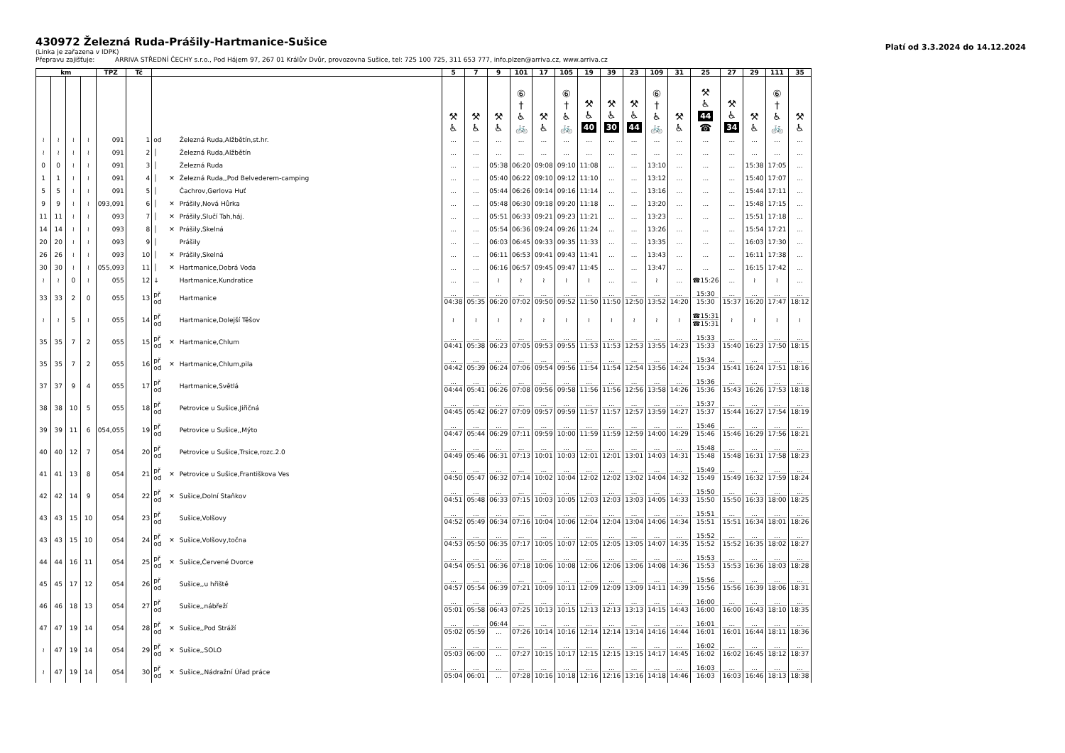430972 Železná Ruda-Prášily-Hartmanice-Sušice
Platí od 3.3.2024 do 14.12.2024
(Linka je zařazena v IDPK)
Přepravu zajišťuje: ARRIVA STŘEDNÍ ČECHY s.r.o., Pod Hájem 97, 267 01 Králův Dvůr, provozovna Sušice, tel: 725 100 725, 311 653 777, info.plzen@arriva.cz, www.arriva.cz
| km | | | | TPZ | Tč | | | | 5 | 7 | 9 | 101 | 17 | 105 | 19 | 39 | 23 | 109 | 31 | 25 | 27 | 29 | 111 | 35 |
| --- | --- | --- | --- | --- | --- | --- | --- | --- | --- | --- | --- | --- | --- | --- | --- | --- | --- | --- | --- | --- | --- | --- | --- | --- |
| | | | | | | | | | ⚒ ♿ | ⚒ ♿ | ⚒ ♿ | ⑥ † ♿ 🚲 | ⚒ ♿ | ⑥ † ♿ 🚲 | ⚒ ♿ 40 | ⚒ ♿ 30 | ⚒ ♿ 44 | ⑥ † ♿ 🚲 | ⚒ ♿ | ⚒ ♿ 44 ☎ | ⚒ ♿ 34 | ⚒ ♿ | ⑥ † ♿ 🚲 | ⚒ ♿ |
| ≀ | ≀ | ≀ | ≀ | 091 | 1 | od | | Železná Ruda,Alžbětín,st.hr. | ... | ... | ... | ... | ... | ... | ... | ... | ... | ... | ... | ... | ... | ... | ... | ... |
| ≀ | ≀ | ≀ | ≀ | 091 | 2 | │ | | Železná Ruda,Alžbětín | ... | ... | ... | ... | ... | ... | ... | ... | ... | ... | ... | ... | ... | ... | ... | ... |
| 0 | 0 | ≀ | ≀ | 091 | 3 | │ | | Železná Ruda | ... | ... | 05:38 | 06:20 | 09:08 | 09:10 | 11:08 | ... | ... | 13:10 | ... | ... | ... | 15:38 | 17:05 | ... |
| 1 | 1 | ≀ | ≀ | 091 | 4 | │ | ✕ | Železná Ruda,,Pod Belvederem-camping | ... | ... | 05:40 | 06:22 | 09:10 | 09:12 | 11:10 | ... | ... | 13:12 | ... | ... | ... | 15:40 | 17:07 | ... |
| 5 | 5 | ≀ | ≀ | 091 | 5 | │ | | Čachrov,Gerlova Huť | ... | ... | 05:44 | 06:26 | 09:14 | 09:16 | 11:14 | ... | ... | 13:16 | ... | ... | ... | 15:44 | 17:11 | ... |
| 9 | 9 | ≀ | ≀ | 093,091 | 6 | │ | ✕ | Prášily,Nová Hůrka | ... | ... | 05:48 | 06:30 | 09:18 | 09:20 | 11:18 | ... | ... | 13:20 | ... | ... | ... | 15:48 | 17:15 | ... |
| 11 | 11 | ≀ | ≀ | 093 | 7 | │ | ✕ | Prášily,Slučí Tah,háj. | ... | ... | 05:51 | 06:33 | 09:21 | 09:23 | 11:21 | ... | ... | 13:23 | ... | ... | ... | 15:51 | 17:18 | ... |
| 14 | 14 | ≀ | ≀ | 093 | 8 | │ | ✕ | Prášily,Skelná | ... | ... | 05:54 | 06:36 | 09:24 | 09:26 | 11:24 | ... | ... | 13:26 | ... | ... | ... | 15:54 | 17:21 | ... |
| 20 | 20 | ≀ | ≀ | 093 | 9 | │ | | Prášily | ... | ... | 06:03 | 06:45 | 09:33 | 09:35 | 11:33 | ... | ... | 13:35 | ... | ... | ... | 16:03 | 17:30 | ... |
| 26 | 26 | ≀ | ≀ | 093 | 10 | │ | ✕ | Prášily,Skelná | ... | ... | 06:11 | 06:53 | 09:41 | 09:43 | 11:41 | ... | ... | 13:43 | ... | ... | ... | 16:11 | 17:38 | ... |
| 30 | 30 | ≀ | ≀ | 055,093 | 11 | │ | ✕ | Hartmanice,Dobrá Voda | ... | ... | 06:16 | 06:57 | 09:45 | 09:47 | 11:45 | ... | ... | 13:47 | ... | ... | ... | 16:15 | 17:42 | ... |
| ≀ | ≀ | 0 | ≀ | 055 | 12 | ↓ | | Hartmanice,Kundratice | ... | ... | ≀ | ≀ | ≀ | ≀ | ≀ | ... | ... | ≀ | ... | ☎15:26 | ... | ≀ | ≀ | ... |
| 33 | 33 | 2 | 0 | 055 | 13 | př od | | Hartmanice | ... 04:38 | ... 05:35 | ... 06:20 | ... 07:02 | ... 09:50 | ... 09:52 | ... 11:50 | ... 11:50 | ... 12:50 | ... 13:52 | ... 14:20 | 15:30 15:30 | ... 15:37 | ... 16:20 | ... 17:47 | ... 18:12 |
| ≀ | ≀ | 5 | ≀ | 055 | 14 | př od | | Hartmanice,Dolejší Těšov | ≀ | ≀ | ≀ | ≀ | ≀ | ≀ | ≀ | ≀ | ≀ | ≀ | ≀ | ☎15:31 ☎15:31 | ≀ | ≀ | ≀ | ≀ |
| 35 | 35 | 7 | 2 | 055 | 15 | př od | ✕ | Hartmanice,Chlum | ... 04:41 | ... 05:38 | ... 06:23 | ... 07:05 | ... 09:53 | ... 09:55 | ... 11:53 | ... 11:53 | ... 12:53 | ... 13:55 | ... 14:23 | 15:33 15:33 | ... 15:40 | ... 16:23 | ... 17:50 | ... 18:15 |
| 35 | 35 | 7 | 2 | 055 | 16 | př od | ✕ | Hartmanice,Chlum,pila | ... 04:42 | ... 05:39 | ... 06:24 | ... 07:06 | ... 09:54 | ... 09:56 | ... 11:54 | ... 11:54 | ... 12:54 | ... 13:56 | ... 14:24 | 15:34 15:34 | ... 15:41 | ... 16:24 | ... 17:51 | ... 18:16 |
| 37 | 37 | 9 | 4 | 055 | 17 | př od | | Hartmanice,Světlá | ... 04:44 | ... 05:41 | ... 06:26 | ... 07:08 | ... 09:56 | ... 09:58 | ... 11:56 | ... 11:56 | ... 12:56 | ... 13:58 | ... 14:26 | 15:36 15:36 | ... 15:43 | ... 16:26 | ... 17:53 | ... 18:18 |
| 38 | 38 | 10 | 5 | 055 | 18 | př od | | Petrovice u Sušice,Jiřičná | ... 04:45 | ... 05:42 | ... 06:27 | ... 07:09 | ... 09:57 | ... 09:59 | ... 11:57 | ... 11:57 | ... 12:57 | ... 13:59 | ... 14:27 | 15:37 15:37 | ... 15:44 | ... 16:27 | ... 17:54 | ... 18:19 |
| 39 | 39 | 11 | 6 | 054,055 | 19 | př od | | Petrovice u Sušice,,Mýto | ... 04:47 | ... 05:44 | ... 06:29 | ... 07:11 | ... 09:59 | ... 10:00 | ... 11:59 | ... 11:59 | ... 12:59 | ... 14:00 | ... 14:29 | 15:46 15:46 | ... 15:46 | ... 16:29 | ... 17:56 | ... 18:21 |
| 40 | 40 | 12 | 7 | 054 | 20 | př od | | Petrovice u Sušice,Trsice,rozc.2.0 | ... 04:49 | ... 05:46 | ... 06:31 | ... 07:13 | ... 10:01 | ... 10:03 | ... 12:01 | ... 12:01 | ... 13:01 | ... 14:03 | ... 14:31 | 15:48 15:48 | ... 15:48 | ... 16:31 | ... 17:58 | ... 18:23 |
| 41 | 41 | 13 | 8 | 054 | 21 | př od | ✕ | Petrovice u Sušice,Františkova Ves | ... 04:50 | ... 05:47 | ... 06:32 | ... 07:14 | ... 10:02 | ... 10:04 | ... 12:02 | ... 12:02 | ... 13:02 | ... 14:04 | ... 14:32 | 15:49 15:49 | ... 15:49 | ... 16:32 | ... 17:59 | ... 18:24 |
| 42 | 42 | 14 | 9 | 054 | 22 | př od | ✕ | Sušice,Dolní Staňkov | ... 04:51 | ... 05:48 | ... 06:33 | ... 07:15 | ... 10:03 | ... 10:05 | ... 12:03 | ... 12:03 | ... 13:03 | ... 14:05 | ... 14:33 | 15:50 15:50 | ... 15:50 | ... 16:33 | ... 18:00 | ... 18:25 |
| 43 | 43 | 15 | 10 | 054 | 23 | př od | | Sušice,Volšovy | ... 04:52 | ... 05:49 | ... 06:34 | ... 07:16 | ... 10:04 | ... 10:06 | ... 12:04 | ... 12:04 | ... 13:04 | ... 14:06 | ... 14:34 | 15:51 15:51 | ... 15:51 | ... 16:34 | ... 18:01 | ... 18:26 |
| 43 | 43 | 15 | 10 | 054 | 24 | př od | ✕ | Sušice,Volšovy,točna | ... 04:53 | ... 05:50 | ... 06:35 | ... 07:17 | ... 10:05 | ... 10:07 | ... 12:05 | ... 12:05 | ... 13:05 | ... 14:07 | ... 14:35 | 15:52 15:52 | ... 15:52 | ... 16:35 | ... 18:02 | ... 18:27 |
| 44 | 44 | 16 | 11 | 054 | 25 | př od | ✕ | Sušice,Červené Dvorce | ... 04:54 | ... 05:51 | ... 06:36 | ... 07:18 | ... 10:06 | ... 10:08 | ... 12:06 | ... 12:06 | ... 13:06 | ... 14:08 | ... 14:36 | 15:53 15:53 | ... 15:53 | ... 16:36 | ... 18:03 | ... 18:28 |
| 45 | 45 | 17 | 12 | 054 | 26 | př od | | Sušice,,u hřiště | ... 04:57 | ... 05:54 | ... 06:39 | ... 07:21 | ... 10:09 | ... 10:11 | ... 12:09 | ... 12:09 | ... 13:09 | ... 14:11 | ... 14:39 | 15:56 15:56 | ... 15:56 | ... 16:39 | ... 18:06 | ... 18:31 |
| 46 | 46 | 18 | 13 | 054 | 27 | př od | | Sušice,,nábřeží | ... 05:01 | ... 05:58 | ... 06:43 | ... 07:25 | ... 10:13 | ... 10:15 | ... 12:13 | ... 12:13 | ... 13:13 | ... 14:15 | ... 14:43 | 16:00 16:00 | ... 16:00 | ... 16:43 | ... 18:10 | ... 18:35 |
| 47 | 47 | 19 | 14 | 054 | 28 | př od | ✕ | Sušice,,Pod Stráží | ... 05:02 | ... 05:59 | 06:44 ... | ... 07:26 | ... 10:14 | ... 10:16 | ... 12:14 | ... 12:14 | ... 13:14 | ... 14:16 | ... 14:44 | 16:01 16:01 | ... 16:01 | ... 16:44 | ... 18:11 | ... 18:36 |
| ≀ | 47 | 19 | 14 | 054 | 29 | př od | ✕ | Sušice,,SOLO | ... 05:03 | ... 06:00 | ... ... | ... 07:27 | ... 10:15 | ... 10:17 | ... 12:15 | ... 12:15 | ... 13:15 | ... 14:17 | ... 14:45 | 16:02 16:02 | ... 16:02 | ... 16:45 | ... 18:12 | ... 18:37 |
| ≀ | 47 | 19 | 14 | 054 | 30 | př od | ✕ | Sušice,,Nádražní Úřad práce | ... 05:04 | ... 06:01 | ... ... | ... 07:28 | ... 10:16 | ... 10:18 | ... 12:16 | ... 12:16 | ... 13:16 | ... 14:18 | ... 14:46 | 16:03 16:03 | ... 16:03 | ... 16:46 | ... 18:13 | ... 18:38 |